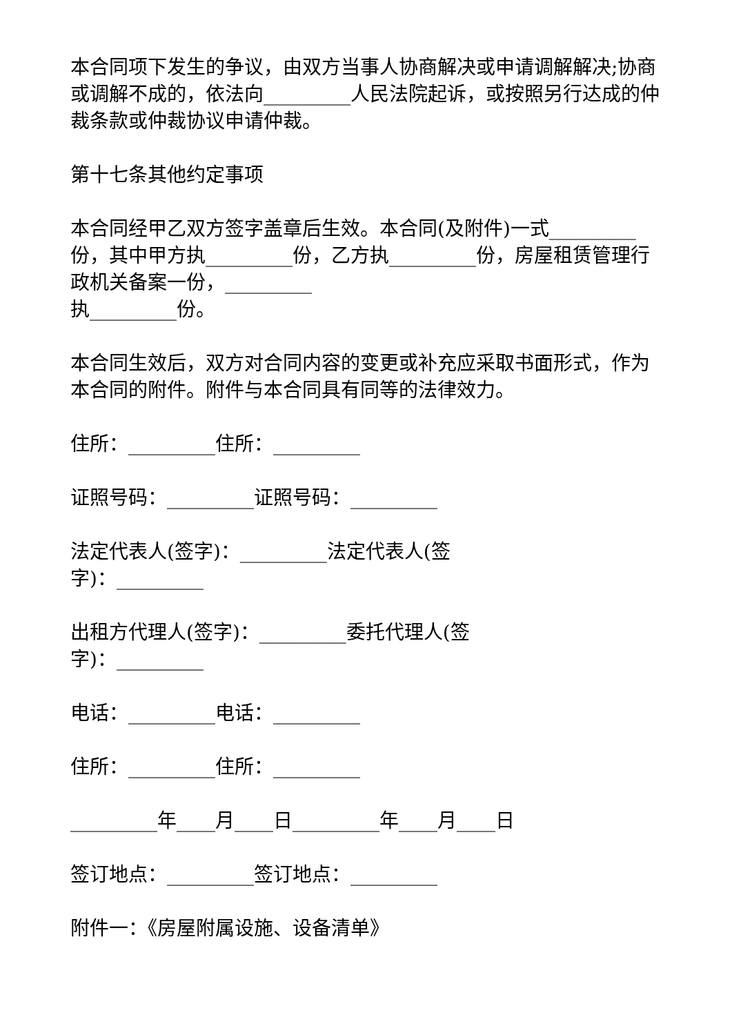本合同项下发生的争议，由双方当事人协商解决或申请调解解决;协商或调解不成的，依法向_________人民法院起诉，或按照另行达成的仲裁条款或仲裁协议申请仲裁。
第十七条其他约定事项
本合同经甲乙双方签字盖章后生效。本合同(及附件)一式_________份，其中甲方执_________份，乙方执_________份，房屋租赁管理行政机关备案一份，_________
执_________份。
本合同生效后，双方对合同内容的变更或补充应采取书面形式，作为本合同的附件。附件与本合同具有同等的法律效力。
住所：_________住所：_________
证照号码：_________证照号码：_________
法定代表人(签字)：_________法定代表人(签
字)：_________
出租方代理人(签字)：_________委托代理人(签
字)：_________
电话：_________电话：_________
住所：_________住所：_________
_________年____月____日_________年____月____日
签订地点：_________签订地点：_________
附件一：《房屋附属设施、设备清单》